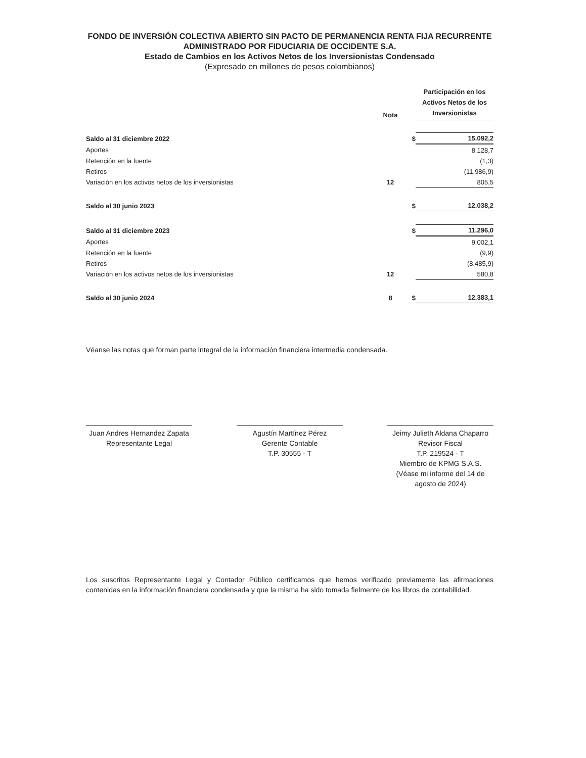FONDO DE INVERSIÓN COLECTIVA ABIERTO SIN PACTO DE PERMANENCIA RENTA FIJA RECURRENTE
ADMINISTRADO POR FIDUCIARIA DE OCCIDENTE S.A.
Estado de Cambios en los Activos Netos de los Inversionistas Condensado
(Expresado en millones de pesos colombianos)
| | Nota | | Participación en los Activos Netos de los Inversionistas |
| --- | --- | --- | --- |
| Saldo al 31 diciembre 2022 | | $ | 15.092,2 |
| Aportes | | | 8.128,7 |
| Retención en la fuente | | | (1,3) |
| Retiros | | | (11.986,9) |
| Variación en los activos netos de los inversionistas | 12 | | 805,5 |
| Saldo al 30 junio 2023 | | $ | 12.038,2 |
| Saldo al 31 diciembre 2023 | | $ | 11.296,0 |
| Aportes | | | 9.002,1 |
| Retención en la fuente | | | (9,9) |
| Retiros | | | (8.485,9) |
| Variación en los activos netos de los inversionistas | 12 | | 580,8 |
| Saldo al 30 junio 2024 | 8 | $ | 12.383,1 |
Véanse las notas que forman parte integral de la información financiera intermedia condensada.
Juan Andres Hernandez Zapata
Representante Legal
Agustín Martínez Pérez
Gerente Contable
T.P. 30555 - T
Jeimy Julieth Aldana Chaparro
Revisor Fiscal
T.P. 219524 - T
Miembro de KPMG S.A.S.
(Véase mi informe del 14 de agosto de 2024)
Los suscritos Representante Legal y Contador Público certificamos que hemos verificado previamente las afirmaciones contenidas en la información financiera condensada y que la misma ha sido tomada fielmente de los libros de contabilidad.